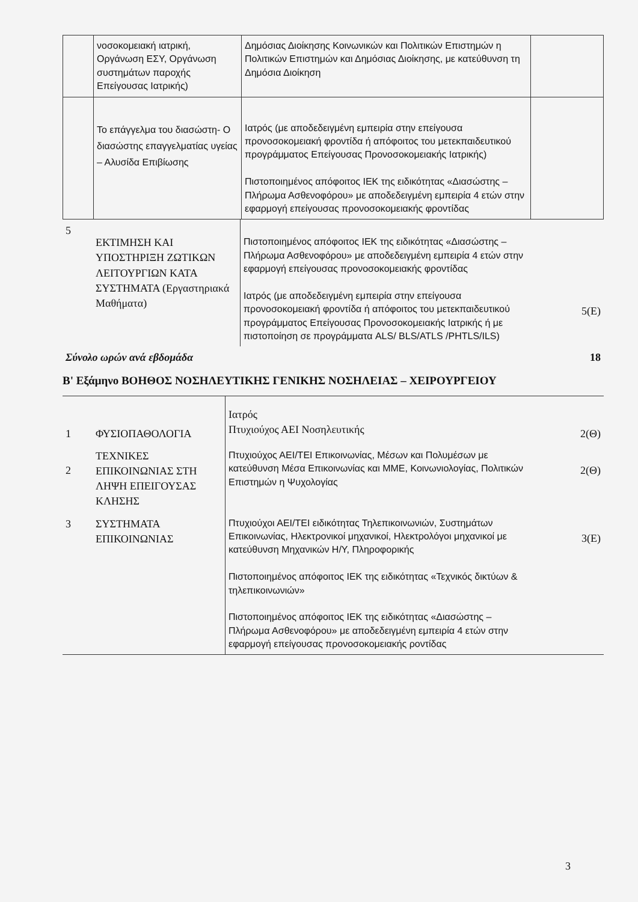| | νοσοκομειακή ιατρική, Οργάνωση ΕΣΥ, Οργάνωση συστημάτων παροχής Επείγουσας Ιατρικής) | Δημόσιας Διοίκησης Κοινωνικών και Πολιτικών Επιστημών η Πολιτικών Επιστημών και Δημόσιας Διοίκησης, με κατεύθυνση τη Δημόσια Διοίκηση | |
| | Το επάγγελμα του διασώστη- Ο διασώστης επαγγελματίας υγείας – Αλυσίδα Επιβίωσης | Ιατρός (με αποδεδειγμένη εμπειρία στην επείγουσα προνοσοκομειακή φροντίδα ή απόφοιτος του μετεκπαιδευτικού προγράμματος Επείγουσας Προνοσοκομειακής Ιατρικής) Πιστοποιημένος απόφοιτος ΙΕΚ της ειδικότητας «Διασώστης – Πλήρωμα Ασθενοφόρου» με αποδεδειγμένη εμπειρία 4 ετών στην εφαρμογή επείγουσας προνοσοκομειακής φροντίδας | |
| 5 | ΕΚΤΙΜΗΣΗ ΚΑΙ ΥΠΟΣΤΗΡΙΞΗ ΖΩΤΙΚΩΝ ΛΕΙΤΟΥΡΓΙΩΝ ΚΑΤΑ ΣΥΣΤΗΜΑΤΑ (Εργαστηριακά Μαθήματα) | Πιστοποιημένος απόφοιτος ΙΕΚ της ειδικότητας «Διασώστης – Πλήρωμα Ασθενοφόρου» με αποδεδειγμένη εμπειρία 4 ετών στην εφαρμογή επείγουσας προνοσοκομειακής φροντίδας Ιατρός (με αποδεδειγμένη εμπειρία στην επείγουσα προνοσοκομειακή φροντίδα ή απόφοιτος του μετεκπαιδευτικού προγράμματος Επείγουσας Προνοσοκομειακής Ιατρικής ή με πιστοποίηση σε προγράμματα ALS/ BLS/ATLS /PHTLS/ILS) | 5(Ε) |
| Σύνολο ωρών ανά εβδομάδα | | | 18 |
Β' Εξάμηνο ΒΟΗΘΟΣ ΝΟΣΗΛΕΥΤΙΚΗΣ ΓΕΝΙΚΗΣ ΝΟΣΗΛΕΙΑΣ – ΧΕΙΡΟΥΡΓΕΙΟΥ
| 1 | ΦΥΣΙΟΠΑΘΟΛΟΓΙΑ | Ιατρός Πτυχιούχος ΑΕΙ Νοσηλευτικής | 2(Θ) |
| 2 | ΤΕΧΝΙΚΕΣ ΕΠΙΚΟΙΝΩΝΙΑΣ ΣΤΗ ΛΗΨΗ ΕΠΕΙΓΟΥΣΑΣ ΚΛΗΣΗΣ | Πτυχιούχος ΑΕΙ/ΤΕΙ Επικοινωνίας, Μέσων και Πολυμέσων με κατεύθυνση Μέσα Επικοινωνίας και ΜΜΕ, Κοινωνιολογίας, Πολιτικών Επιστημών η Ψυχολογίας | 2(Θ) |
| 3 | ΣΥΣΤΗΜΑΤΑ ΕΠΙΚΟΙΝΩΝΙΑΣ | Πτυχιούχοι ΑΕΙ/ΤΕΙ ειδικότητας Τηλεπικοινωνιών, Συστημάτων Επικοινωνίας, Ηλεκτρονικοί μηχανικοί, Ηλεκτρολόγοι μηχανικοί με κατεύθυνση Μηχανικών Η/Υ, Πληροφορικής Πιστοποιημένος απόφοιτος ΙΕΚ της ειδικότητας «Τεχνικός δικτύων & τηλεπικοινωνιών» Πιστοποιημένος απόφοιτος ΙΕΚ της ειδικότητας «Διασώστης – Πλήρωμα Ασθενοφόρου» με αποδεδειγμένη εμπειρία 4 ετών στην εφαρμογή επείγουσας προνοσοκομειακής ροντίδας | 3(Ε) |
3